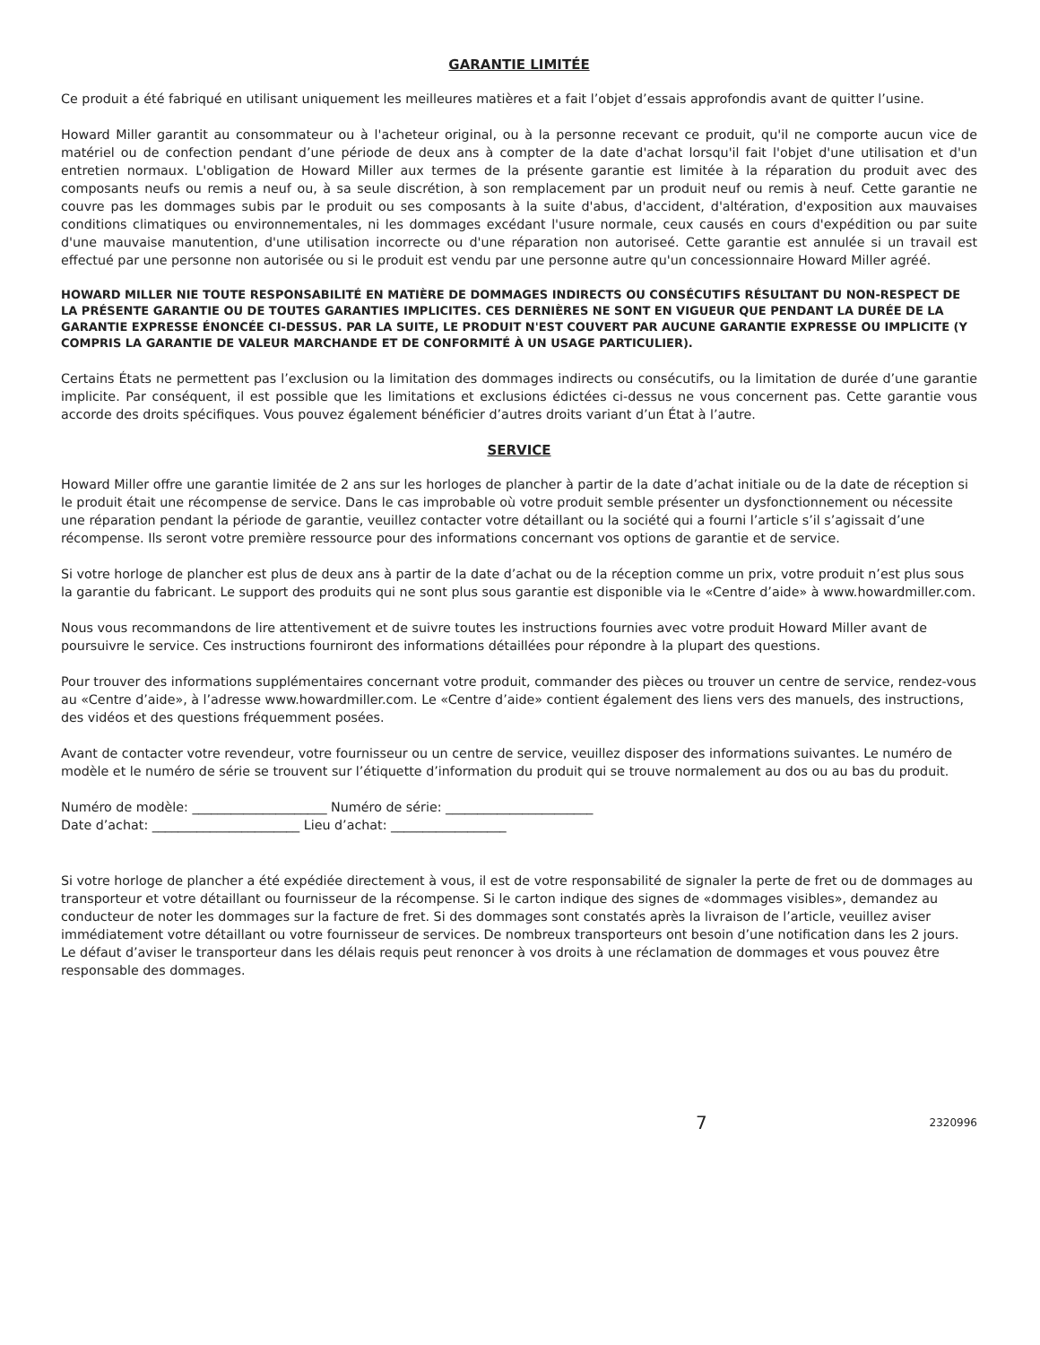GARANTIE LIMITÉE
Ce produit a été fabriqué en utilisant uniquement les meilleures matières et a fait l’objet d’essais approfondis avant de quitter l’usine.
Howard Miller garantit au consommateur ou à l'acheteur original, ou à la personne recevant ce produit, qu'il ne comporte aucun vice de matériel ou de confection pendant d’une période de deux ans à compter de la date d'achat lorsqu'il fait l'objet d'une utilisation et d'un entretien normaux. L'obligation de Howard Miller aux termes de la présente garantie est limitée à la réparation du produit avec des composants neufs ou remis a neuf ou, à sa seule discrétion, à son remplacement par un produit neuf ou remis à neuf. Cette garantie ne couvre pas les dommages subis par le produit ou ses composants à la suite d'abus, d'accident, d'altération, d'exposition aux mauvaises conditions climatiques ou environnementales, ni les dommages excédant l'usure normale, ceux causés en cours d'expédition ou par suite d'une mauvaise manutention, d'une utilisation incorrecte ou d'une réparation non autoriseé. Cette garantie est annulée si un travail est effectué par une personne non autorisée ou si le produit est vendu par une personne autre qu'un concessionnaire Howard Miller agréé.
HOWARD MILLER NIE TOUTE RESPONSABILITÉ EN MATIÈRE DE DOMMAGES INDIRECTS OU CONSÉCUTIFS RÉSULTANT DU NON-RESPECT DE LA PRÉSENTE GARANTIE OU DE TOUTES GARANTIES IMPLICITES. CES DERNIÈRES NE SONT EN VIGUEUR QUE PENDANT LA DURÉE DE LA GARANTIE EXPRESSE ÉNONCÉE CI-DESSUS. PAR LA SUITE, LE PRODUIT N'EST COUVERT PAR AUCUNE GARANTIE EXPRESSE OU IMPLICITE (Y COMPRIS LA GARANTIE DE VALEUR MARCHANDE ET DE CONFORMITÉ À UN USAGE PARTICULIER).
Certains États ne permettent pas l’exclusion ou la limitation des dommages indirects ou consécutifs, ou la limitation de durée d’une garantie implicite. Par conséquent, il est possible que les limitations et exclusions édictées ci-dessus ne vous concernent pas. Cette garantie vous accorde des droits spécifiques. Vous pouvez également bénéficier d’autres droits variant d’un État à l’autre.
SERVICE
Howard Miller offre une garantie limitée de 2 ans sur les horloges de plancher à partir de la date d’achat initiale ou de la date de réception si le produit était une récompense de service. Dans le cas improbable où votre produit semble présenter un dysfonctionnement ou nécessite une réparation pendant la période de garantie, veuillez contacter votre détaillant ou la société qui a fourni l’article s’il s’agissait d’une récompense. Ils seront votre première ressource pour des informations concernant vos options de garantie et de service.
Si votre horloge de plancher est plus de deux ans à partir de la date d’achat ou de la réception comme un prix, votre produit n’est plus sous la garantie du fabricant. Le support des produits qui ne sont plus sous garantie est disponible via le «Centre d’aide» à www.howardmiller.com.
Nous vous recommandons de lire attentivement et de suivre toutes les instructions fournies avec votre produit Howard Miller avant de poursuivre le service. Ces instructions fourniront des informations détaillées pour répondre à la plupart des questions.
Pour trouver des informations supplémentaires concernant votre produit, commander des pièces ou trouver un centre de service, rendez-vous au «Centre d’aide», à l’adresse www.howardmiller.com. Le «Centre d’aide» contient également des liens vers des manuels, des instructions, des vidéos et des questions fréquemment posées.
Avant de contacter votre revendeur, votre fournisseur ou un centre de service, veuillez disposer des informations suivantes. Le numéro de modèle et le numéro de série se trouvent sur l’étiquette d’information du produit qui se trouve normalement au dos ou au bas du produit.
Numéro de modèle: _____________________ Numéro de série: _______________________
Date d’achat: _______________________ Lieu d’achat: __________________
Si votre horloge de plancher a été expédiée directement à vous, il est de votre responsabilité de signaler la perte de fret ou de dommages au transporteur et votre détaillant ou fournisseur de la récompense. Si le carton indique des signes de «dommages visibles», demandez au conducteur de noter les dommages sur la facture de fret. Si des dommages sont constatés après la livraison de l’article, veuillez aviser immédiatement votre détaillant ou votre fournisseur de services. De nombreux transporteurs ont besoin d’une notification dans les 2 jours. Le défaut d’aviser le transporteur dans les délais requis peut renoncer à vos droits à une réclamation de dommages et vous pouvez être responsable des dommages.
7 2320996